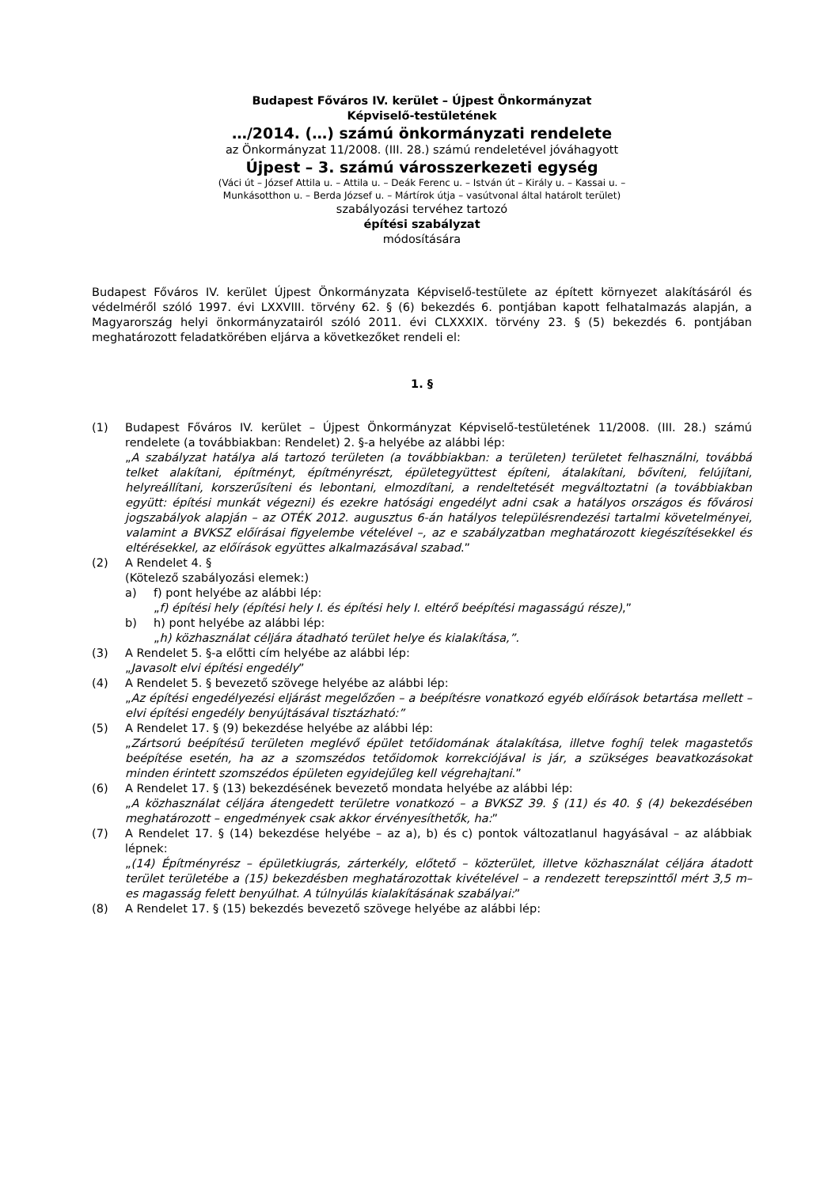Budapest Főváros IV. kerület – Újpest Önkormányzat
Képviselő-testületének
…/2014. (…) számú önkormányzati rendelete
az Önkormányzat 11/2008. (III. 28.) számú rendeletével jóváhagyott
Újpest – 3. számú városszerkezeti egység
(Váci út – József Attila u. – Attila u. – Deák Ferenc u. – István út – Király u. – Kassai u. –
Munkásotthon u. – Berda József u. – Mártírok útja – vasútvonal által határolt terület)
szabályozási tervéhez tartozó
építési szabályzat
módosítására
Budapest Főváros IV. kerület Újpest Önkormányzata Képviselő-testülete az épített környezet alakításáról és védelméről szóló 1997. évi LXXVIII. törvény 62. § (6) bekezdés 6. pontjában kapott felhatalmazás alapján, a Magyarország helyi önkormányzatairól szóló 2011. évi CLXXXIX. törvény 23. § (5) bekezdés 6. pontjában meghatározott feladatkörében eljárva a következőket rendeli el:
1. §
(1) Budapest Főváros IV. kerület – Újpest Önkormányzat Képviselő-testületének 11/2008. (III. 28.) számú rendelete (a továbbiakban: Rendelet) 2. §-a helyébe az alábbi lép:
„A szabályzat hatálya alá tartozó területen (a továbbiakban: a területen) területet felhasználni, továbbá telket alakítani, építményt, építményrészt, épületegyüttest építeni, átalakítani, bővíteni, felújítani, helyreállítani, korszerűsíteni és lebontani, elmozdítani, a rendeltetését megváltoztatni (a továbbiakban együtt: építési munkát végezni) és ezekre hatósági engedélyt adni csak a hatályos országos és fővárosi jogszabályok alapján – az OTÉK 2012. augusztus 6-án hatályos településrendezési tartalmi követelményei, valamint a BVKSZ előírásai figyelembe vételével –, az e szabályzatban meghatározott kiegészítésekkel és eltérésekkel, az előírások együttes alkalmazásával szabad.”
(2) A Rendelet 4. §
(Kötelező szabályozási elemek:)
a) f) pont helyébe az alábbi lép:
„f) építési hely (építési hely I. és építési hely I. eltérő beépítési magasságú része),”
b) h) pont helyébe az alábbi lép:
„h) közhasználat céljára átadható terület helye és kialakítása,”.
(3) A Rendelet 5. §-a előtti cím helyébe az alábbi lép:
„Javasolt elvi építési engedély”
(4) A Rendelet 5. § bevezető szövege helyébe az alábbi lép:
„Az építési engedélyezési eljárást megelőzően – a beépítésre vonatkozó egyéb előírások betartása mellett – elvi építési engedély benyújtásával tisztázható:”
(5) A Rendelet 17. § (9) bekezdése helyébe az alábbi lép:
„Zártsorú beépítésű területen meglévő épület tetőidomának átalakítása, illetve foghíj telek magastetős beépítése esetén, ha az a szomszédos tetőidomok korrekciójával is jár, a szükséges beavatkozásokat minden érintett szomszédos épületen egyidejűleg kell végrehajtani.”
(6) A Rendelet 17. § (13) bekezdésének bevezető mondata helyébe az alábbi lép:
„A közhasználat céljára átengedett területre vonatkozó – a BVKSZ 39. § (11) és 40. § (4) bekezdésében meghatározott – engedmények csak akkor érvényesíthetők, ha:”
(7) A Rendelet 17. § (14) bekezdése helyébe – az a), b) és c) pontok változatlanul hagyásával – az alábbiak lépnek:
„(14) Építményrész – épületkiugrás, zárterkély, előtető – közterület, illetve közhasználat céljára átadott terület területébe a (15) bekezdésben meghatározottak kivételével – a rendezett terepszinttől mért 3,5 m–es magasság felett benyúlhat. A túlnyúlás kialakításának szabályai:”
(8) A Rendelet 17. § (15) bekezdés bevezető szövege helyébe az alábbi lép: